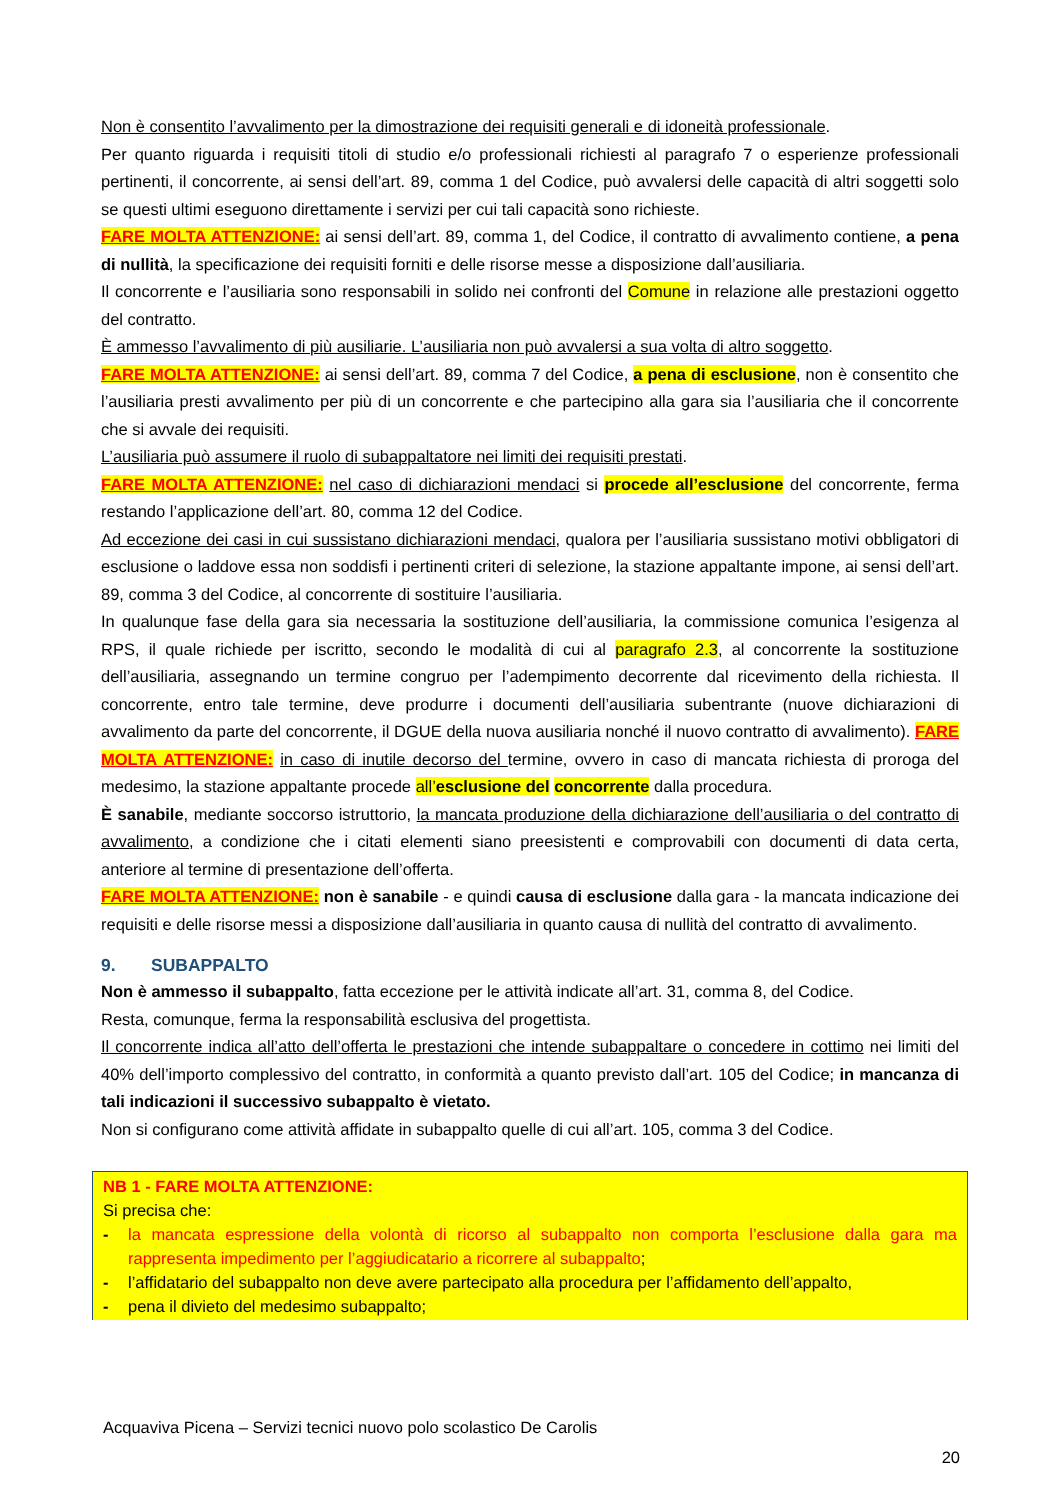Non è consentito l’avvalimento per la dimostrazione dei requisiti generali e di idoneità professionale.
Per quanto riguarda i requisiti titoli di studio e/o professionali richiesti al paragrafo 7 o esperienze professionali pertinenti, il concorrente, ai sensi dell’art. 89, comma 1 del Codice, può avvalersi delle capacità di altri soggetti solo se questi ultimi eseguono direttamente i servizi per cui tali capacità sono richieste.
FARE MOLTA ATTENZIONE: ai sensi dell’art. 89, comma 1, del Codice, il contratto di avvalimento contiene, a pena di nullità, la specificazione dei requisiti forniti e delle risorse messe a disposizione dall’ausiliaria.
Il concorrente e l’ausiliaria sono responsabili in solido nei confronti del Comune in relazione alle prestazioni oggetto del contratto.
È ammesso l’avvalimento di più ausiliarie. L’ausiliaria non può avvalersi a sua volta di altro soggetto.
FARE MOLTA ATTENZIONE: ai sensi dell’art. 89, comma 7 del Codice, a pena di esclusione, non è consentito che l’ausiliaria presti avvalimento per più di un concorrente e che partecipino alla gara sia l’ausiliaria che il concorrente che si avvale dei requisiti.
L’ausiliaria può assumere il ruolo di subappaltatore nei limiti dei requisiti prestati.
FARE MOLTA ATTENZIONE: nel caso di dichiarazioni mendaci si procede all’esclusione del concorrente, ferma restando l’applicazione dell’art. 80, comma 12 del Codice.
Ad eccezione dei casi in cui sussistano dichiarazioni mendaci, qualora per l’ausiliaria sussistano motivi obbligatori di esclusione o laddove essa non soddisfi i pertinenti criteri di selezione, la stazione appaltante impone, ai sensi dell’art. 89, comma 3 del Codice, al concorrente di sostituire l’ausiliaria.
In qualunque fase della gara sia necessaria la sostituzione dell’ausiliaria, la commissione comunica l’esigenza al RPS, il quale richiede per iscritto, secondo le modalità di cui al paragrafo 2.3, al concorrente la sostituzione dell’ausiliaria, assegnando un termine congruo per l’adempimento decorrente dal ricevimento della richiesta. Il concorrente, entro tale termine, deve produrre i documenti dell’ausiliaria subentrante (nuove dichiarazioni di avvalimento da parte del concorrente, il DGUE della nuova ausiliaria nonché il nuovo contratto di avvalimento). FARE MOLTA ATTENZIONE: in caso di inutile decorso del termine, ovvero in caso di mancata richiesta di proroga del medesimo, la stazione appaltante procede all’esclusione del concorrente dalla procedura.
È sanabile, mediante soccorso istruttorio, la mancata produzione della dichiarazione dell’ausiliaria o del contratto di avvalimento, a condizione che i citati elementi siano preesistenti e comprovabili con documenti di data certa, anteriore al termine di presentazione dell’offerta.
FARE MOLTA ATTENZIONE: non è sanabile - e quindi causa di esclusione dalla gara - la mancata indicazione dei requisiti e delle risorse messi a disposizione dall’ausiliaria in quanto causa di nullità del contratto di avvalimento.
9. SUBAPPALTO
Non è ammesso il subappalto, fatta eccezione per le attività indicate all’art. 31, comma 8, del Codice.
Resta, comunque, ferma la responsabilità esclusiva del progettista.
Il concorrente indica all’atto dell’offerta le prestazioni che intende subappaltare o concedere in cottimo nei limiti del 40% dell’importo complessivo del contratto, in conformità a quanto previsto dall’art. 105 del Codice; in mancanza di tali indicazioni il successivo subappalto è vietato.
Non si configurano come attività affidate in subappalto quelle di cui all’art. 105, comma 3 del Codice.
NB 1 - FARE MOLTA ATTENZIONE:
Si precisa che:
- la mancata espressione della volontà di ricorso al subappalto non comporta l’esclusione dalla gara ma rappresenta impedimento per l’aggiudicatario a ricorrere al subappalto;
- l’affidatario del subappalto non deve avere partecipato alla procedura per l’affidamento dell’appalto,
- pena il divieto del medesimo subappalto;
Acquaviva Picena – Servizi tecnici nuovo polo scolastico De Carolis
20